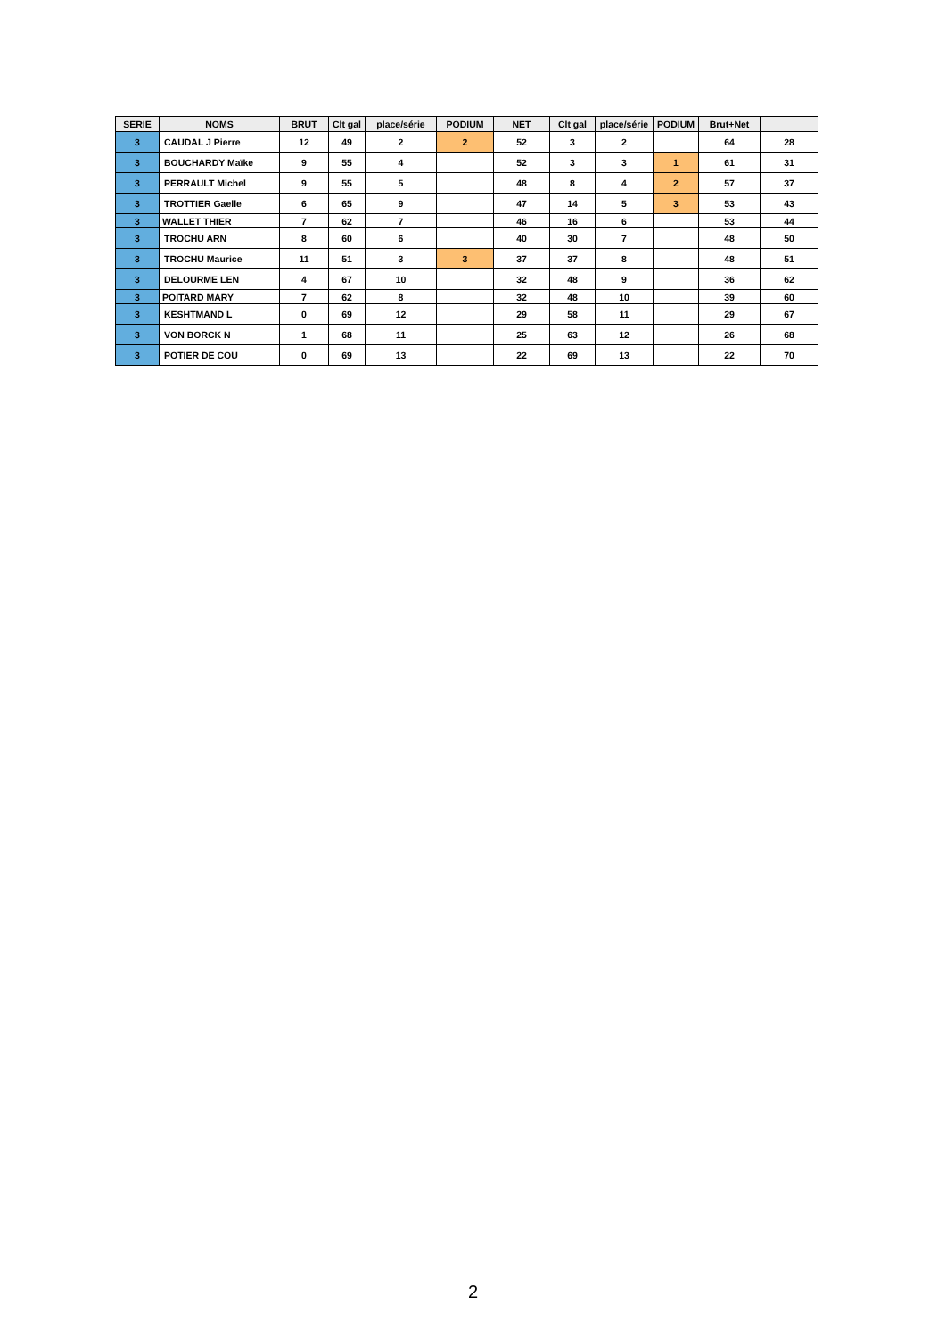| SERIE | NOMS | BRUT | Clt gal | place/série | PODIUM | NET | Clt gal | place/série | PODIUM | Brut+Net | |
| --- | --- | --- | --- | --- | --- | --- | --- | --- | --- | --- | --- |
| 3 | CAUDAL J Pierre | 12 | 49 | 2 | 2 | 52 | 3 | 2 | | 64 | 28 |
| 3 | BOUCHARDY Maïke | 9 | 55 | 4 | | 52 | 3 | 3 | 1 | 61 | 31 |
| 3 | PERRAULT Michel | 9 | 55 | 5 | | 48 | 8 | 4 | 2 | 57 | 37 |
| 3 | TROTTIER Gaelle | 6 | 65 | 9 | | 47 | 14 | 5 | 3 | 53 | 43 |
| 3 | WALLET THIER | 7 | 62 | 7 | | 46 | 16 | 6 | | 53 | 44 |
| 3 | TROCHU ARN | 8 | 60 | 6 | | 40 | 30 | 7 | | 48 | 50 |
| 3 | TROCHU Maurice | 11 | 51 | 3 | 3 | 37 | 37 | 8 | | 48 | 51 |
| 3 | DELOURME LEN | 4 | 67 | 10 | | 32 | 48 | 9 | | 36 | 62 |
| 3 | POITARD MARY | 7 | 62 | 8 | | 32 | 48 | 10 | | 39 | 60 |
| 3 | KESHTMAND L | 0 | 69 | 12 | | 29 | 58 | 11 | | 29 | 67 |
| 3 | VON BORCK N | 1 | 68 | 11 | | 25 | 63 | 12 | | 26 | 68 |
| 3 | POTIER DE COU | 0 | 69 | 13 | | 22 | 69 | 13 | | 22 | 70 |
2